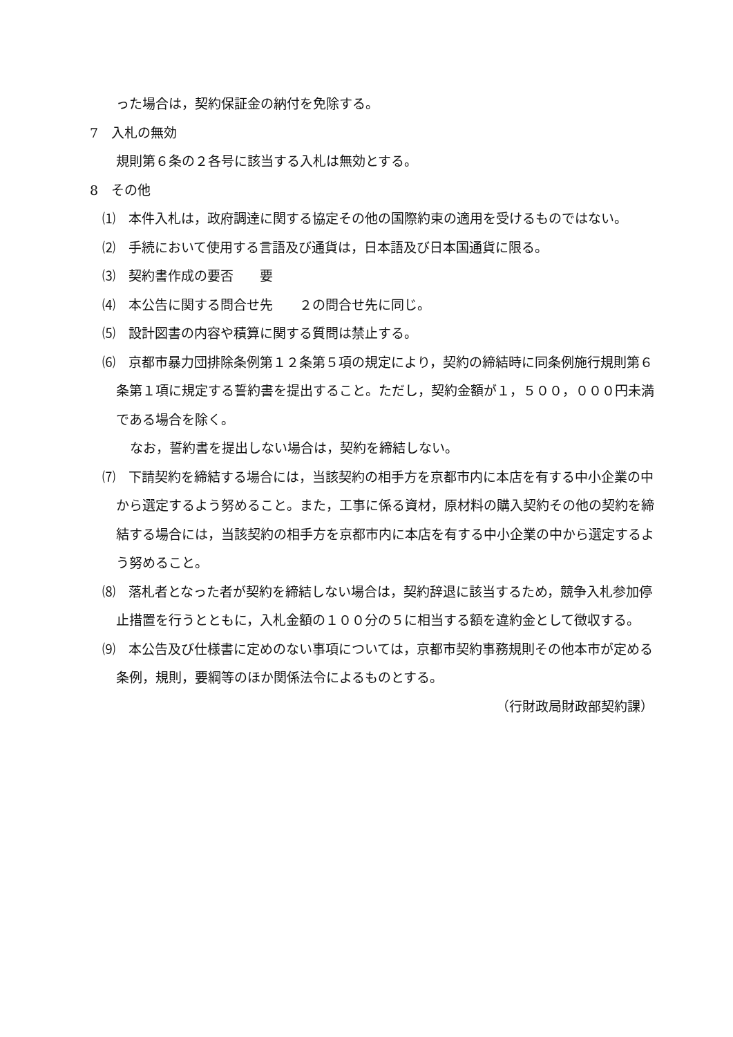った場合は，契約保証金の納付を免除する。
7　入札の無効
規則第６条の２各号に該当する入札は無効とする。
8　その他
⑴　本件入札は，政府調達に関する協定その他の国際約束の適用を受けるものではない。
⑵　手続において使用する言語及び通貨は，日本語及び日本国通貨に限る。
⑶　契約書作成の要否　　要
⑷　本公告に関する問合せ先　　２の問合せ先に同じ。
⑸　設計図書の内容や積算に関する質問は禁止する。
⑹　京都市暴力団排除条例第１２条第５項の規定により，契約の締結時に同条例施行規則第６条第１項に規定する誓約書を提出すること。ただし，契約金額が１，５００，０００円未満である場合を除く。
なお，誓約書を提出しない場合は，契約を締結しない。
⑺　下請契約を締結する場合には，当該契約の相手方を京都市内に本店を有する中小企業の中から選定するよう努めること。また，工事に係る資材，原材料の購入契約その他の契約を締結する場合には，当該契約の相手方を京都市内に本店を有する中小企業の中から選定するよう努めること。
⑻　落札者となった者が契約を締結しない場合は，契約辞退に該当するため，競争入札参加停止措置を行うとともに，入札金額の１００分の５に相当する額を違約金として徴収する。
⑼　本公告及び仕様書に定めのない事項については，京都市契約事務規則その他本市が定める条例，規則，要綱等のほか関係法令によるものとする。
（行財政局財政部契約課）